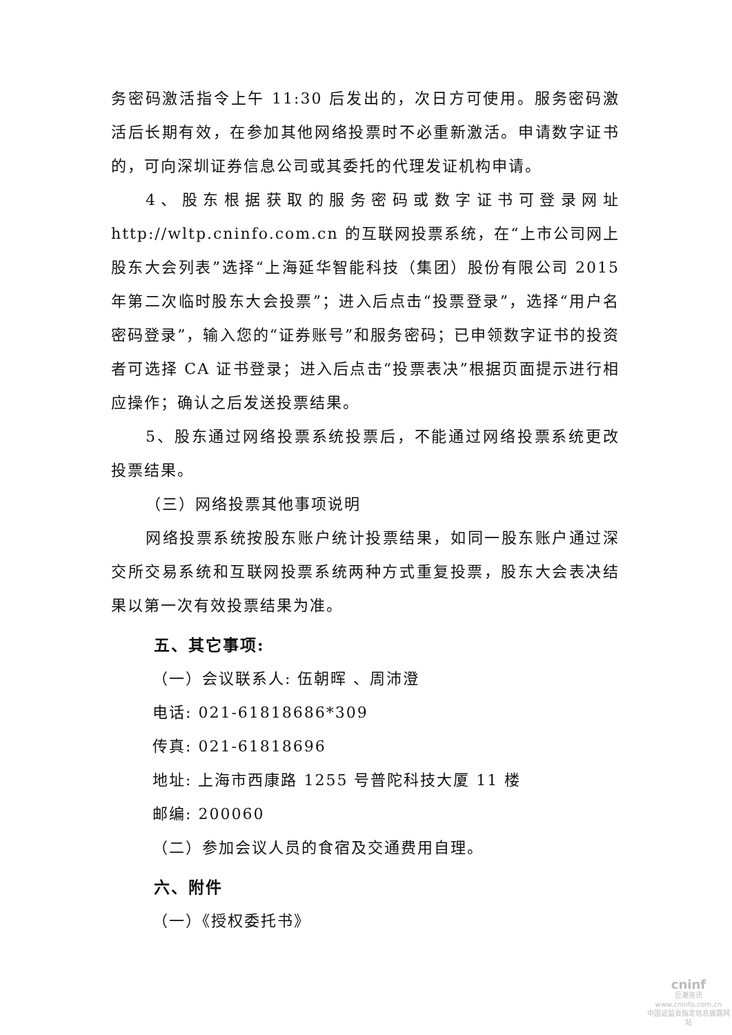务密码激活指令上午 11:30 后发出的，次日方可使用。服务密码激活后长期有效，在参加其他网络投票时不必重新激活。申请数字证书的，可向深圳证券信息公司或其委托的代理发证机构申请。
4、股东根据获取的服务密码或数字证书可登录网址 http://wltp.cninfo.com.cn 的互联网投票系统，在“上市公司网上股东大会列表”选择“上海延华智能科技（集团）股份有限公司 2015 年第二次临时股东大会投票”；进入后点击“投票登录”，选择“用户名密码登录”，输入您的“证券账号”和服务密码；已申领数字证书的投资者可选择 CA 证书登录；进入后点击“投票表决”根据页面提示进行相应操作；确认之后发送投票结果。
5、股东通过网络投票系统投票后，不能通过网络投票系统更改投票结果。
（三）网络投票其他事项说明
网络投票系统按股东账户统计投票结果，如同一股东账户通过深交所交易系统和互联网投票系统两种方式重复投票，股东大会表决结果以第一次有效投票结果为准。
五、其它事项:
（一）会议联系人: 伍朝晖 、周沛澄
电话: 021-61818686*309
传真: 021-61818696
地址: 上海市西康路 1255 号普陀科技大厦 11 楼
邮编: 200060
（二）参加会议人员的食宿及交通费用自理。
六、附件
（一）《授权委托书》
cninf
巨潮资讯
www.cninfo.com.cn
中国证监会指定信息披露网站